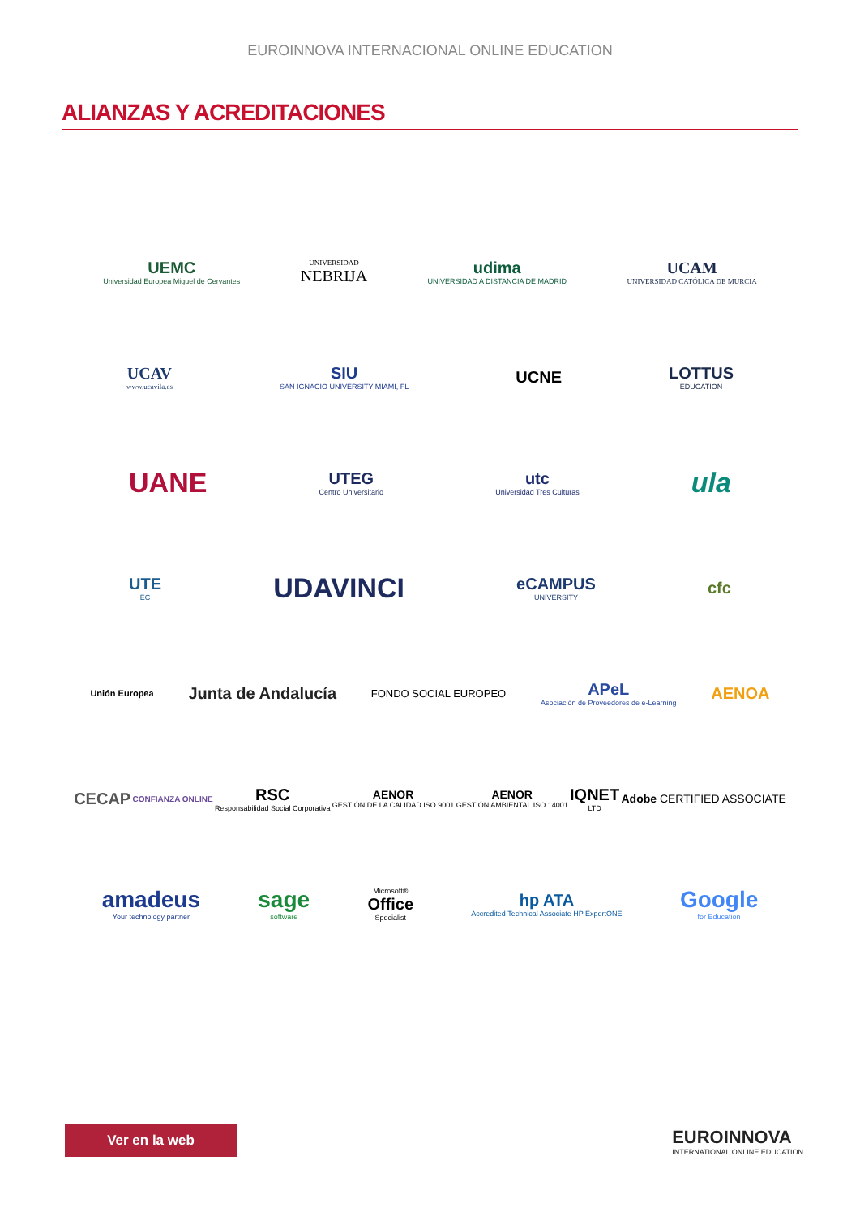EUROINNOVA INTERNACIONAL ONLINE EDUCATION
ALIANZAS Y ACREDITACIONES
UEMC
Universidad Europea Miguel de Cervantes
UNIVERSIDAD
NEBRIJA
udima
UNIVERSIDAD A DISTANCIA DE MADRID
UCAM
UNIVERSIDAD CATÓLICA DE MURCIA
UCAV
www.ucavila.es
SIU
SAN IGNACIO UNIVERSITY MIAMI, FL
UCNE LOTTUS
EDUCATION
UANE
UTEG
Centro Universitario
utc
Universidad Tres Culturas
ula
UTE
EC
UDAVINCI
eCAMPUS
UNIVERSITY
cfc
Unión Europea
Junta de Andalucía
FONDO SOCIAL EUROPEO
APeL
Asociación de Proveedores de e-Learning
AENOA
CECAP
CONFIANZA ONLINE
RSC
Responsabilidad Social Corporativa
AENOR
GESTIÓN DE LA CALIDAD ISO 9001
AENOR
GESTIÓN AMBIENTAL ISO 14001
IQNET
LTD
Adobe CERTIFIED ASSOCIATE
amadeus
Your technology partner
sage
software
Microsoft®
Office
Specialist
hp ATA
Accredited Technical Associate HP ExpertONE
Google
for Education
Ver en la web
EUROINNOVA
INTERNATIONAL ONLINE EDUCATION